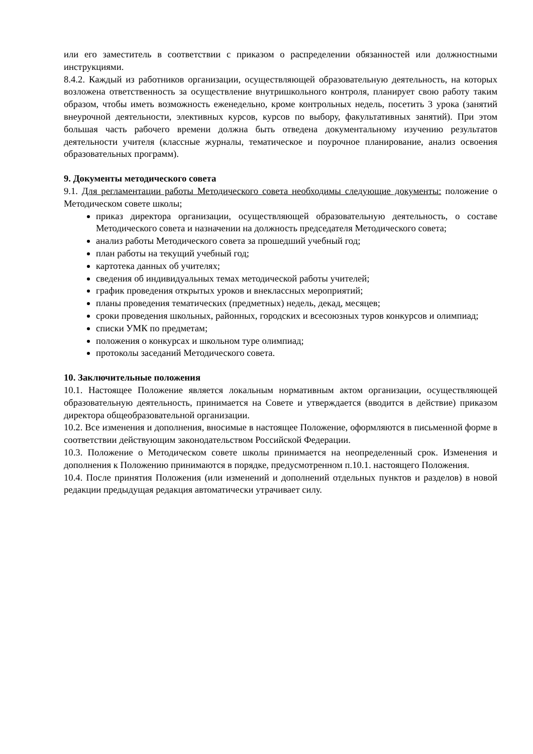или его заместитель в соответствии с приказом о распределении обязанностей или должностными инструкциями.
8.4.2. Каждый из работников организации, осуществляющей образовательную деятельность, на которых возложена ответственность за осуществление внутришкольного контроля, планирует свою работу таким образом, чтобы иметь возможность еженедельно, кроме контрольных недель, посетить 3 урока (занятий внеурочной деятельности, элективных курсов, курсов по выбору, факультативных занятий). При этом большая часть рабочего времени должна быть отведена документальному изучению результатов деятельности учителя (классные журналы, тематическое и поурочное планирование, анализ освоения образовательных программ).
9. Документы методического совета
9.1. Для регламентации работы Методического совета необходимы следующие документы: положение о Методическом совете школы;
приказ директора организации, осуществляющей образовательную деятельность, о составе Методического совета и назначении на должность председателя Методического совета;
анализ работы Методического совета за прошедший учебный год;
план работы на текущий учебный год;
картотека данных об учителях;
сведения об индивидуальных темах методической работы учителей;
график проведения открытых уроков и внеклассных мероприятий;
планы проведения тематических (предметных) недель, декад, месяцев;
сроки проведения школьных, районных, городских и всесоюзных туров конкурсов и олимпиад;
списки УМК по предметам;
положения о конкурсах и школьном туре олимпиад;
протоколы заседаний Методического совета.
10. Заключительные положения
10.1. Настоящее Положение является локальным нормативным актом организации, осуществляющей образовательную деятельность, принимается на Совете и утверждается (вводится в действие) приказом директора общеобразовательной организации.
10.2. Все изменения и дополнения, вносимые в настоящее Положение, оформляются в письменной форме в соответствии действующим законодательством Российской Федерации.
10.3. Положение о Методическом совете школы принимается на неопределенный срок. Изменения и дополнения к Положению принимаются в порядке, предусмотренном п.10.1. настоящего Положения.
10.4. После принятия Положения (или изменений и дополнений отдельных пунктов и разделов) в новой редакции предыдущая редакция автоматически утрачивает силу.